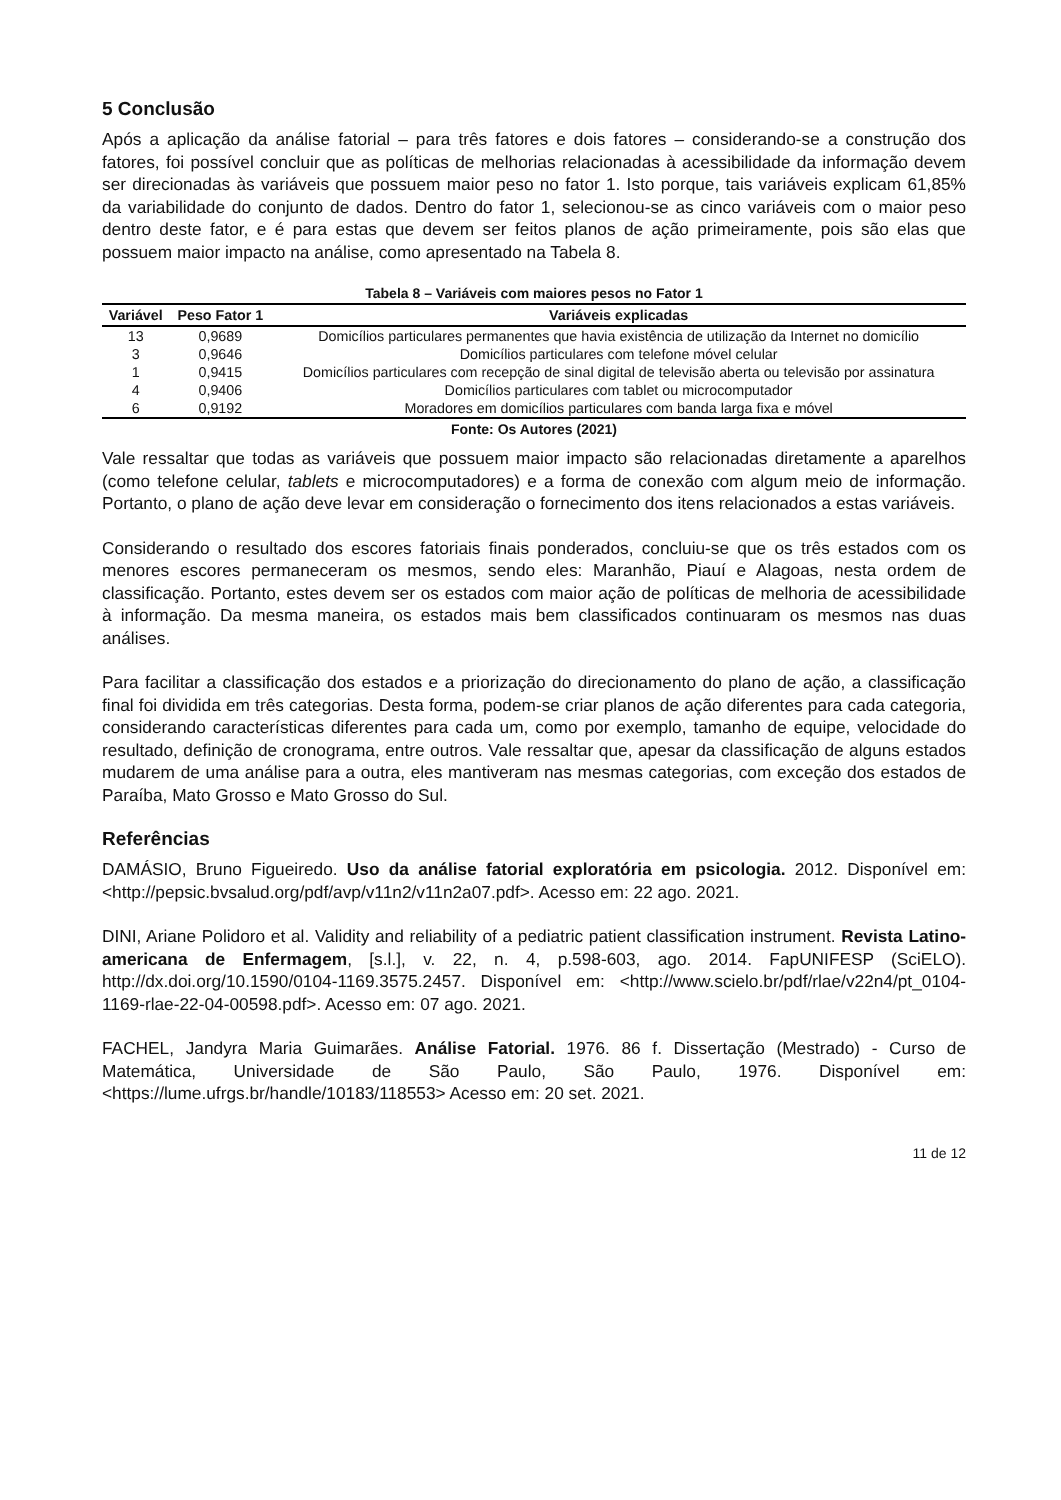5 Conclusão
Após a aplicação da análise fatorial – para três fatores e dois fatores – considerando-se a construção dos fatores, foi possível concluir que as políticas de melhorias relacionadas à acessibilidade da informação devem ser direcionadas às variáveis que possuem maior peso no fator 1. Isto porque, tais variáveis explicam 61,85% da variabilidade do conjunto de dados. Dentro do fator 1, selecionou-se as cinco variáveis com o maior peso dentro deste fator, e é para estas que devem ser feitos planos de ação primeiramente, pois são elas que possuem maior impacto na análise, como apresentado na Tabela 8.
Tabela 8 – Variáveis com maiores pesos no Fator 1
| Variável | Peso Fator 1 | Variáveis explicadas |
| --- | --- | --- |
| 13 | 0,9689 | Domicílios particulares permanentes que havia existência de utilização da Internet no domicílio |
| 3 | 0,9646 | Domicílios particulares com telefone móvel celular |
| 1 | 0,9415 | Domicílios particulares com recepção de sinal digital de televisão aberta ou televisão por assinatura |
| 4 | 0,9406 | Domicílios particulares com tablet ou microcomputador |
| 6 | 0,9192 | Moradores em domicílios particulares com banda larga fixa e móvel |
Fonte: Os Autores (2021)
Vale ressaltar que todas as variáveis que possuem maior impacto são relacionadas diretamente a aparelhos (como telefone celular, tablets e microcomputadores) e a forma de conexão com algum meio de informação. Portanto, o plano de ação deve levar em consideração o fornecimento dos itens relacionados a estas variáveis.
Considerando o resultado dos escores fatoriais finais ponderados, concluiu-se que os três estados com os menores escores permaneceram os mesmos, sendo eles: Maranhão, Piauí e Alagoas, nesta ordem de classificação. Portanto, estes devem ser os estados com maior ação de políticas de melhoria de acessibilidade à informação. Da mesma maneira, os estados mais bem classificados continuaram os mesmos nas duas análises.
Para facilitar a classificação dos estados e a priorização do direcionamento do plano de ação, a classificação final foi dividida em três categorias. Desta forma, podem-se criar planos de ação diferentes para cada categoria, considerando características diferentes para cada um, como por exemplo, tamanho de equipe, velocidade do resultado, definição de cronograma, entre outros. Vale ressaltar que, apesar da classificação de alguns estados mudarem de uma análise para a outra, eles mantiveram nas mesmas categorias, com exceção dos estados de Paraíba, Mato Grosso e Mato Grosso do Sul.
Referências
DAMÁSIO, Bruno Figueiredo. Uso da análise fatorial exploratória em psicologia. 2012. Disponível em: <http://pepsic.bvsalud.org/pdf/avp/v11n2/v11n2a07.pdf>. Acesso em: 22 ago. 2021.
DINI, Ariane Polidoro et al. Validity and reliability of a pediatric patient classification instrument. Revista Latino-americana de Enfermagem, [s.l.], v. 22, n. 4, p.598-603, ago. 2014. FapUNIFESP (SciELO). http://dx.doi.org/10.1590/0104-1169.3575.2457. Disponível em: <http://www.scielo.br/pdf/rlae/v22n4/pt_0104-1169-rlae-22-04-00598.pdf>. Acesso em: 07 ago. 2021.
FACHEL, Jandyra Maria Guimarães. Análise Fatorial. 1976. 86 f. Dissertação (Mestrado) - Curso de Matemática, Universidade de São Paulo, São Paulo, 1976. Disponível em: <https://lume.ufrgs.br/handle/10183/118553> Acesso em: 20 set. 2021.
11 de 12